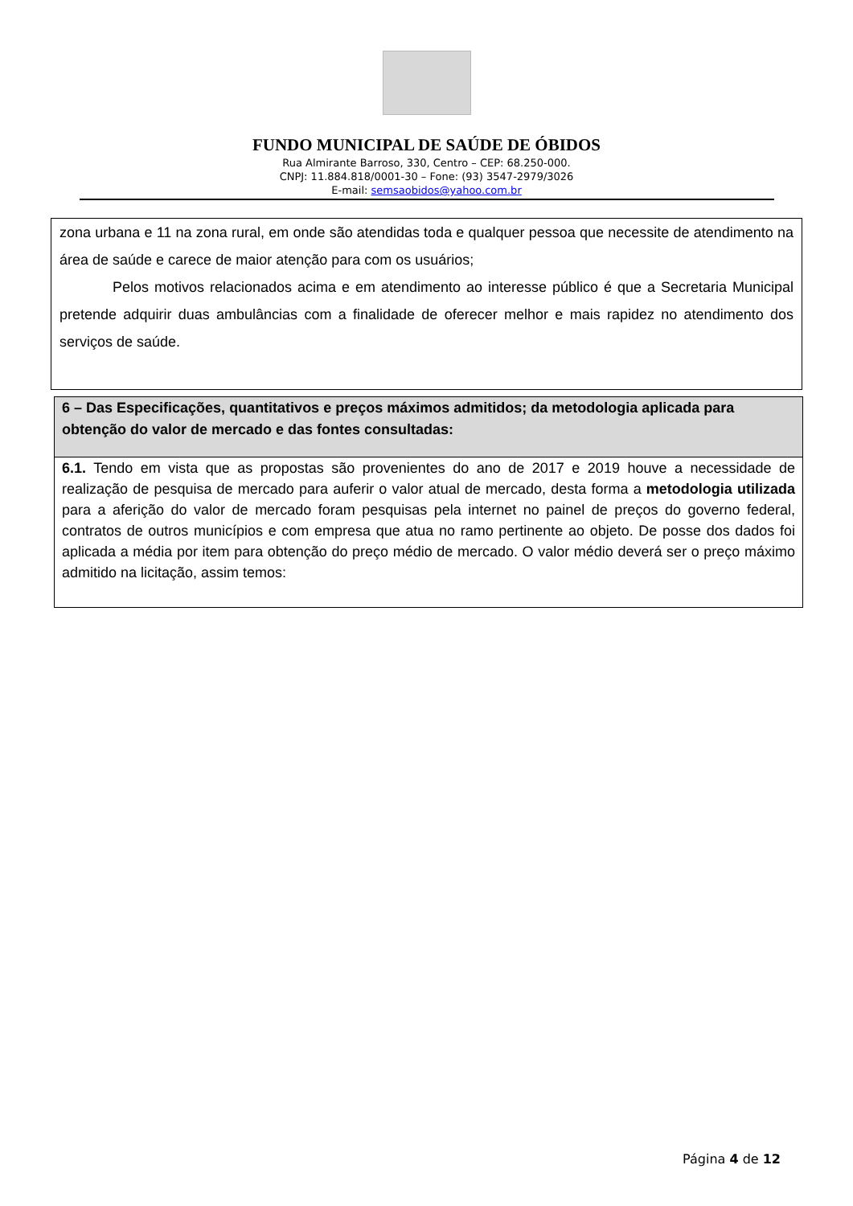FUNDO MUNICIPAL DE SAÚDE DE ÓBIDOS
Rua Almirante Barroso, 330, Centro – CEP: 68.250-000.
CNPJ: 11.884.818/0001-30 – Fone: (93) 3547-2979/3026
E-mail: semsaobidos@yahoo.com.br
zona urbana e 11 na zona rural, em onde são atendidas toda e qualquer pessoa que necessite de atendimento na área de saúde e carece de maior atenção para com os usuários;
Pelos motivos relacionados acima e em atendimento ao interesse público é que a Secretaria Municipal pretende adquirir duas ambulâncias com a finalidade de oferecer melhor e mais rapidez no atendimento dos serviços de saúde.
6 – Das Especificações, quantitativos e preços máximos admitidos; da metodologia aplicada para obtenção do valor de mercado e das fontes consultadas:
6.1. Tendo em vista que as propostas são provenientes do ano de 2017 e 2019 houve a necessidade de realização de pesquisa de mercado para auferir o valor atual de mercado, desta forma a metodologia utilizada para a aferição do valor de mercado foram pesquisas pela internet no painel de preços do governo federal, contratos de outros municípios e com empresa que atua no ramo pertinente ao objeto. De posse dos dados foi aplicada a média por item para obtenção do preço médio de mercado. O valor médio deverá ser o preço máximo admitido na licitação, assim temos:
Página 4 de 12